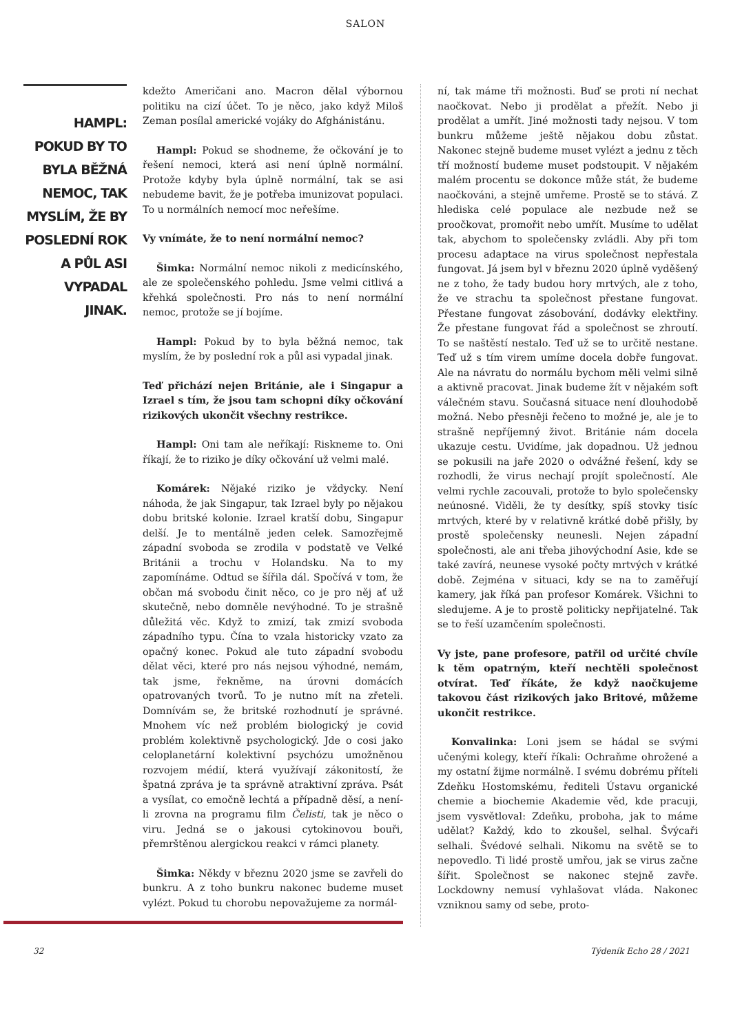SALON
HAMPL: POKUD BY TO BYLA BĚŽNÁ NEMOC, TAK MYSLÍM, ŽE BY POSLEDNÍ ROK A PŮL ASI VYPADAL JINAK.
kdežto Američani ano. Macron dělal výbornou politiku na cizí účet. To je něco, jako když Miloš Zeman posílal americké vojáky do Afghánistánu.
Hampl: Pokud se shodneme, že očkování je to řešení nemoci, která asi není úplně normální. Protože kdyby byla úplně normální, tak se asi nebudeme bavit, že je potřeba imunizovat populaci. To u normálních nemocí moc neřešíme.
Vy vnímáte, že to není normální nemoc?
Šimka: Normální nemoc nikoli z medicínského, ale ze společenského pohledu. Jsme velmi citlivá a křehká společnosti. Pro nás to není normální nemoc, protože se jí bojíme.
Hampl: Pokud by to byla běžná nemoc, tak myslím, že by poslední rok a půl asi vypadal jinak.
Teď přichází nejen Británie, ale i Singapur a Izrael s tím, že jsou tam schopni díky očkování rizikových ukončit všechny restrikce.
Hampl: Oni tam ale neříkají: Riskneme to. Oni říkají, že to riziko je díky očkování už velmi malé.
Komárek: Nějaké riziko je vždycky. Není náhoda, že jak Singapur, tak Izrael byly po nějakou dobu britské kolonie. Izrael kratší dobu, Singapur delší. Je to mentálně jeden celek. Samozřejmě západní svoboda se zrodila v podstatě ve Velké Británii a trochu v Holandsku. Na to my zapomínáme. Odtud se šířila dál. Spočívá v tom, že občan má svobodu činit něco, co je pro něj ať už skutečně, nebo domněle nevýhodné. To je strašně důležitá věc. Když to zmizí, tak zmizí svoboda západního typu. Čína to vzala historicky vzato za opačný konec. Pokud ale tuto západní svobodu dělat věci, které pro nás nejsou výhodné, nemám, tak jsme, řekněme, na úrovni domácích opatrovaných tvorů. To je nutno mít na zřeteli. Domnívám se, že britské rozhodnutí je správné. Mnohem víc než problém biologický je covid problém kolektivně psychologický. Jde o cosi jako celoplanetární kolektivní psychózu umožněnou rozvojem médií, která využívají zákonitostí, že špatná zpráva je ta správně atraktivní zpráva. Psát a vysílat, co emočně lechtá a případně děsí, a není-li zrovna na programu film Čelisti, tak je něco o viru. Jedná se o jakousi cytokinovou bouři, přemrštěnou alergickou reakci v rámci planety.
Šimka: Někdy v březnu 2020 jsme se zavřeli do bunkru. A z toho bunkru nakonec budeme muset vylézt. Pokud tu chorobu nepovažujeme za normál-
ní, tak máme tři možnosti. Buď se proti ní nechat naočkovat. Nebo ji prodělat a přežít. Nebo ji prodělat a umřít. Jiné možnosti tady nejsou. V tom bunkru můžeme ještě nějakou dobu zůstat. Nakonec stejně budeme muset vylézt a jednu z těch tří možností budeme muset podstoupit. V nějakém malém procentu se dokonce může stát, že budeme naočkováni, a stejně umřeme. Prostě se to stává. Z hlediska celé populace ale nezbude než se proočkovat, promořit nebo umřít. Musíme to udělat tak, abychom to společensky zvládli. Aby při tom procesu adaptace na virus společnost nepřestala fungovat. Já jsem byl v březnu 2020 úplně vyděšený ne z toho, že tady budou hory mrtvých, ale z toho, že ve strachu ta společnost přestane fungovat. Přestane fungovat zásobování, dodávky elektřiny. Že přestane fungovat řád a společnost se zhroutí. To se naštěstí nestalo. Teď už se to určitě nestane. Teď už s tím virem umíme docela dobře fungovat. Ale na návratu do normálu bychom měli velmi silně a aktivně pracovat. Jinak budeme žít v nějakém soft válečném stavu. Současná situace není dlouhodobě možná. Nebo přesněji řečeno to možné je, ale je to strašně nepříjemný život. Británie nám docela ukazuje cestu. Uvidíme, jak dopadnou. Už jednou se pokusili na jaře 2020 o odvážné řešení, kdy se rozhodli, že virus nechají projít společností. Ale velmi rychle zacouvali, protože to bylo společensky neúnosné. Viděli, že ty desítky, spíš stovky tisíc mrtvých, které by v relativně krátké době přišly, by prostě společensky neunesli. Nejen západní společnosti, ale ani třeba jihovýchodní Asie, kde se také zavírá, neunese vysoké počty mrtvých v krátké době. Zejména v situaci, kdy se na to zaměřují kamery, jak říká pan profesor Komárek. Všichni to sledujeme. A je to prostě politicky nepřijatelné. Tak se to řeší uzamčením společnosti.
Vy jste, pane profesore, patřil od určité chvíle k těm opatrným, kteří nechtěli společnost otvírat. Teď říkáte, že když naočkujeme takovou část rizikových jako Britové, můžeme ukončit restrikce.
Konvalinka: Loni jsem se hádal se svými učenými kolegy, kteří říkali: Ochraňme ohrožené a my ostatní žijme normálně. I svému dobrému příteli Zdeňku Hostomskému, řediteli Ústavu organické chemie a biochemie Akademie věd, kde pracuji, jsem vysvětloval: Zdeňku, proboha, jak to máme udělat? Každý, kdo to zkoušel, selhal. Švýcaři selhali. Švédové selhali. Nikomu na světě se to nepovedlo. Ti lidé prostě umřou, jak se virus začne šířit. Společnost se nakonec stejně zavře. Lockdowny nemusí vyhlašovat vláda. Nakonec vzniknou samy od sebe, proto-
32 Týdeník Echo 28 / 2021